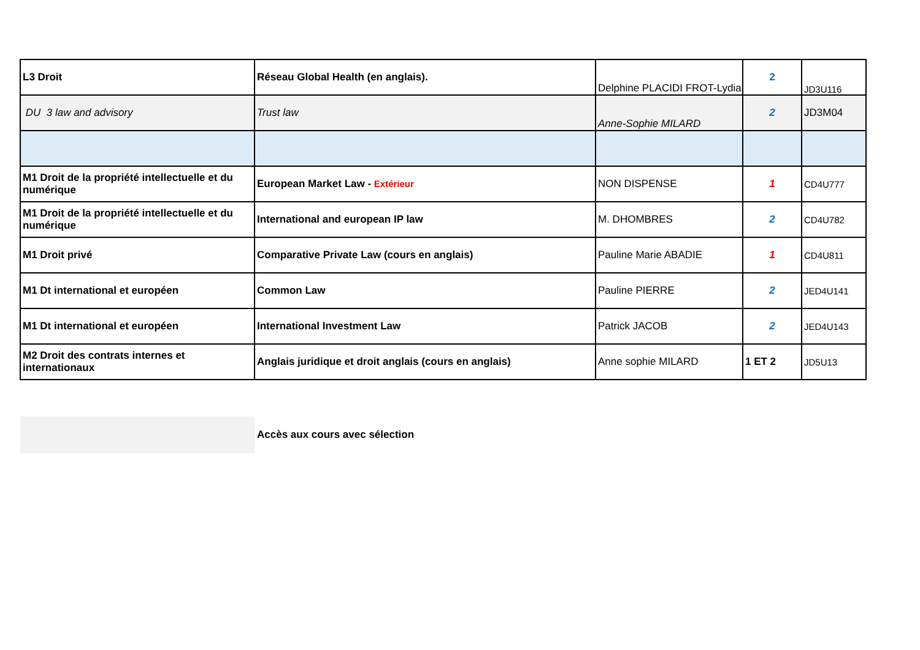| L3 Droit | Réseau Global Health (en anglais). | Delphine PLACIDI FROT-Lydia | 2 | JD3U116 |
| DU 3 law and advisory | Trust law | Anne-Sophie MILARD | 2 | JD3M04 |
| M1 Droit de la propriété intellectuelle et du numérique | European Market Law - Extérieur | NON DISPENSE | 1 | CD4U777 |
| M1 Droit de la propriété intellectuelle et du numérique | International and european IP law | M. DHOMBRES | 2 | CD4U782 |
| M1 Droit privé | Comparative Private Law (cours en anglais) | Pauline Marie ABADIE | 1 | CD4U811 |
| M1 Dt international et européen | Common Law | Pauline PIERRE | 2 | JED4U141 |
| M1 Dt international et européen | International Investment Law | Patrick JACOB | 2 | JED4U143 |
| M2 Droit des contrats internes et internationaux | Anglais juridique et droit anglais (cours en anglais) | Anne sophie MILARD | 1 ET 2 | JD5U13 |
Accès aux cours avec sélection